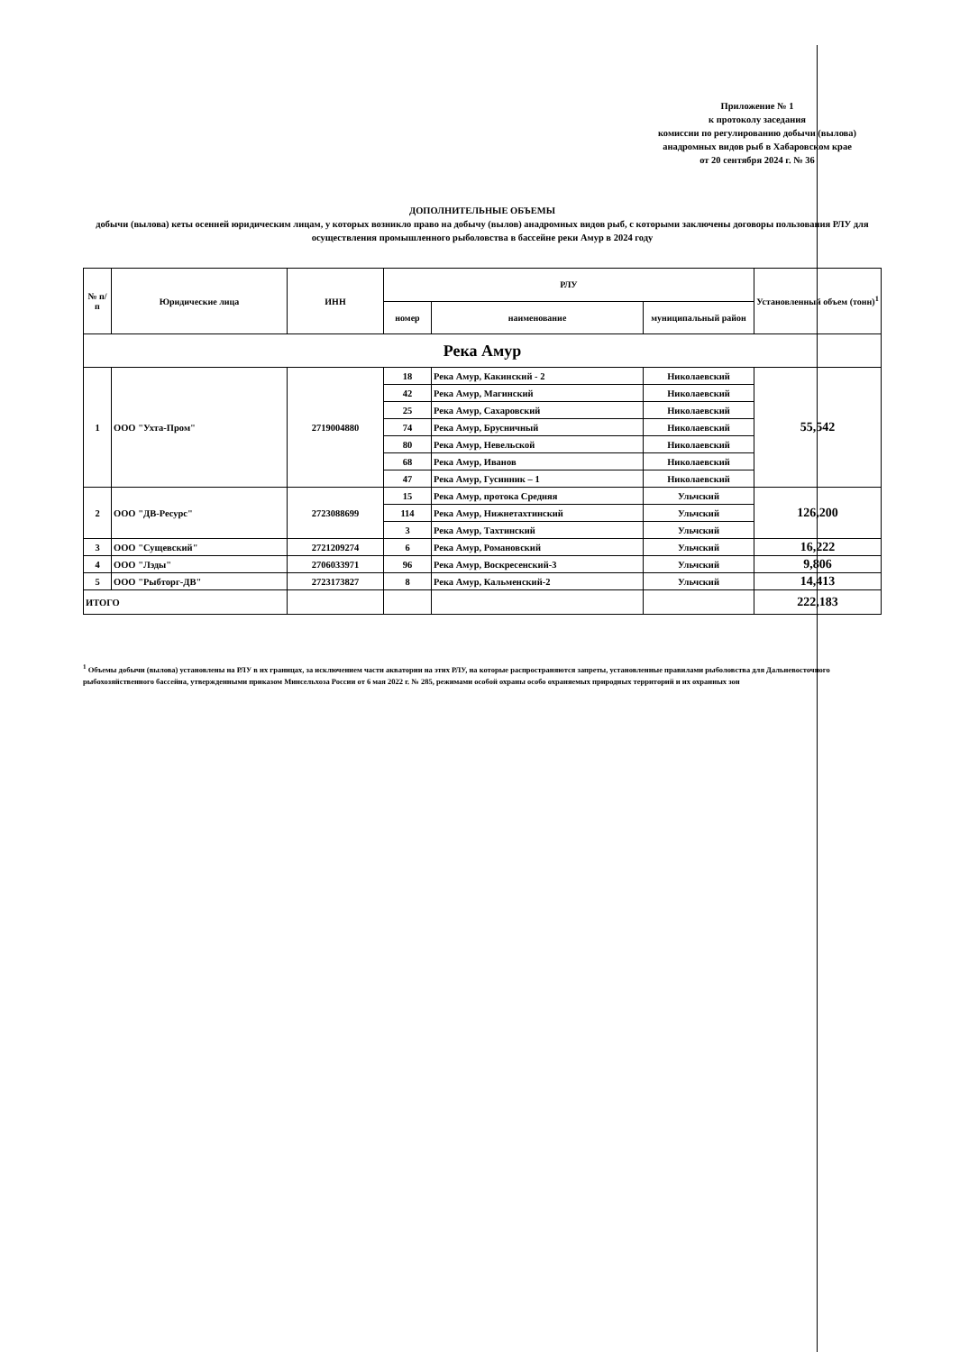Приложение № 1
к протоколу заседания
комиссии по регулированию добычи (вылова)
анадромных видов рыб в Хабаровском крае
от 20 сентября 2024 г. № 36
ДОПОЛНИТЕЛЬНЫЕ ОБЪЕМЫ
добычи (вылова) кеты осенней юридическим лицам, у которых возникло право на добычу (вылов) анадромных видов рыб, с которыми заключены договоры пользования РЛУ для осуществления промышленного рыболовства в бассейне реки Амур в 2024 году
| № п/п | Юридические лица | ИНН | РЛУ | | | Установленный объем (тонн)<sup>1</sup> |
| --- | --- | --- | --- | --- | --- | --- |
| | | | номер | наименование | муниципальный район | |
| Река Амур | | | | | | |
| 1 | ООО "Ухта-Пром" | 2719004880 | 18 | Река Амур, Какинский - 2 | Николаевский | 55,542 |
| | | | 42 | Река Амур, Магинский | Николаевский | |
| | | | 25 | Река Амур, Сахаровский | Николаевский | |
| | | | 74 | Река Амур, Брусничный | Николаевский | |
| | | | 80 | Река Амур, Невельской | Николаевский | |
| | | | 68 | Река Амур, Иванов | Николаевский | |
| | | | 47 | Река Амур, Гусинник – 1 | Николаевский | |
| 2 | ООО "ДВ-Ресурс" | 2723088699 | 15 | Река Амур, протока Средняя | Ульчский | 126,200 |
| | | | 114 | Река Амур, Нижнетахтинский | Ульчский | |
| | | | 3 | Река Амур, Тахтинский | Ульчский | |
| 3 | ООО "Сущевский" | 2721209274 | 6 | Река Амур, Романовский | Ульчский | 16,222 |
| 4 | ООО "Лэды" | 2706033971 | 96 | Река Амур, Воскресенский-3 | Ульчский | 9,806 |
| 5 | ООО "Рыбторг-ДВ" | 2723173827 | 8 | Река Амур, Кальменский-2 | Ульчский | 14,413 |
| ИТОГО | | | | | | 222,183 |
<sup>1</sup> Объемы добычи (вылова) установлены на РЛУ в их границах, за исключением части акватории на этих РЛУ, на которые распространяются запреты, установленные правилами рыболовства для Дальневосточного рыбохозяйственного бассейна, утвержденными приказом Минсельхоза России от 6 мая 2022 г. № 285, режимами особой охраны особо охраняемых природных территорий и их охранных зон